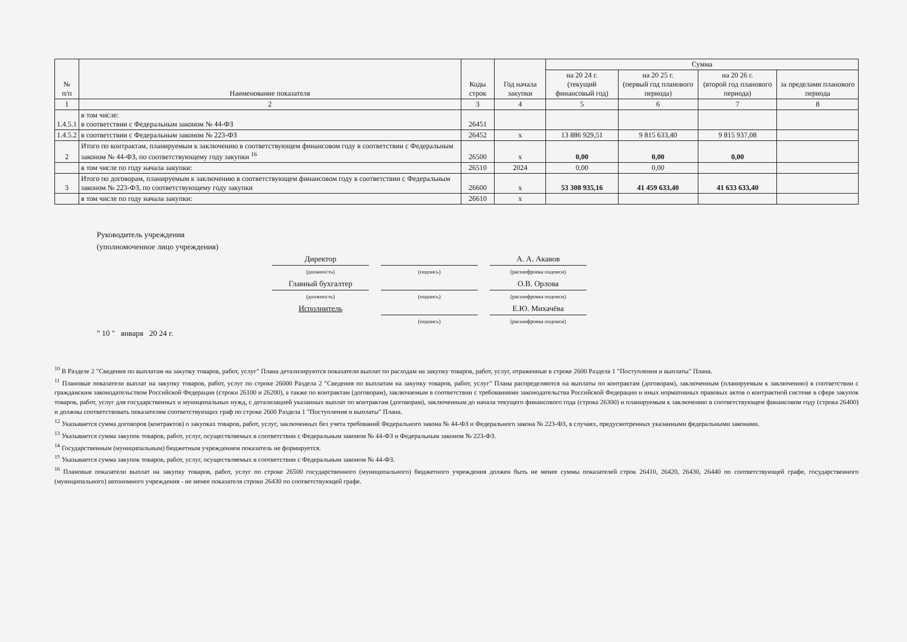| № п/п | Наименование показателя | Коды строк | Год начала закупки | Сумма | | | |
| --- | --- | --- | --- | --- | --- | --- | --- |
| | | | | на 20 24 г. (текущий финансовый год) | на 20 25 г. (первый год планового периода) | на 20 26 г. (второй год планового периода) | за пределами планового периода |
| 1 | 2 | 3 | 4 | 5 | 6 | 7 | 8 |
| 1.4.5.1 | в том числе: в соответствии с Федеральным законом № 44-ФЗ | 26451 | | | | | |
| 1.4.5.2 | в соответствии с Федеральным законом № 223-ФЗ | 26452 | х | 13 886 929,51 | 9 815 633,40 | 9 815 937,08 | |
| 2 | Итого по контрактам, планируемым к заключению в соответствующем финансовом году в соответствии с Федеральным законом № 44-ФЗ, по соответствующему году закупки <sup>16</sup> | 26500 | х | 0,00 | 0,00 | 0,00 | |
| | в том числе по году начала закупки: | 26510 | 2024 | 0,00 | 0,00 | | |
| 3 | Итого по договорам, планируемым к заключению в соответствующем финансовом году в соответствии с Федеральным законом № 223-ФЗ, по соответствующему году закупки | 26600 | х | 53 308 935,16 | 41 459 633,40 | 41 633 633,40 | |
| | в том числе по году начала закупки: | 26610 | х | | | | |
Руководитель учреждения
(уполномоченное лицо учреждения)
Директор А. А. Акавов
(должность) (подпись) (расшифровка подписи)
Главный бухгалтер О.В. Орлова
(должность) (подпись) (расшифровка подписи)
Исполнитель Е.Ю. Михачёва
(подпись) (расшифровка подписи)
" 10 " января 20 24 г.
<sup>10</sup> В Разделе 2 "Сведения по выплатам на закупку товаров, работ, услуг" Плана детализируются показатели выплат по расходам на закупку товаров, работ, услуг, отраженные в строке 2600 Раздела 1 "Поступления и выплаты" Плана.
<sup>11</sup> Плановые показатели выплат на закупку товаров, работ, услуг по строке 26000 Раздела 2 "Сведения по выплатам на закупку товаров, работ, услуг" Плана распределяются на выплаты по контрактам (договорам), заключенным (планируемым к заключению) в соответствии с гражданским законодательством Российской Федерации (строки 26100 и 26200), а также по контрактам (договорам), заключаемым в соответствии с требованиями законодательства Российской Федерации и иных нормативных правовых актов о контрактной системе в сфере закупок товаров, работ, услуг для государственных и муниципальных нужд, с детализацией указанных выплат по контрактам (договорам), заключенным до начала текущего финансового года (строка 26300) и планируемым к заключению в соответствующем финансовом году (строка 26400) и должны соответствовать показателям соответствующих граф по строке 2600 Раздела 1 "Поступления и выплаты" Плана.
<sup>12</sup> Указывается сумма договоров (контрактов) о закупках товаров, работ, услуг, заключенных без учета требований Федерального закона № 44-ФЗ и Федерального закона № 223-ФЗ, в случаях, предусмотренных указанными федеральными законами.
<sup>13</sup> Указывается сумма закупок товаров, работ, услуг, осуществляемых в соответствии с Федеральным законом № 44-ФЗ и Федеральным законом № 223-ФЗ.
<sup>14</sup> Государственным (муниципальным) бюджетным учреждением показатель не формируется.
<sup>15</sup> Указывается сумма закупок товаров, работ, услуг, осуществляемых в соответствии с Федеральным законом № 44-ФЗ.
<sup>16</sup> Плановые показатели выплат на закупку товаров, работ, услуг по строке 26500 государственного (муниципального) бюджетного учреждения должен быть не менее суммы показателей строк 26410, 26420, 26430, 26440 по соответствующей графе, государственного (муниципального) автономного учреждения - не менее показателя строки 26430 по соответствующей графе.